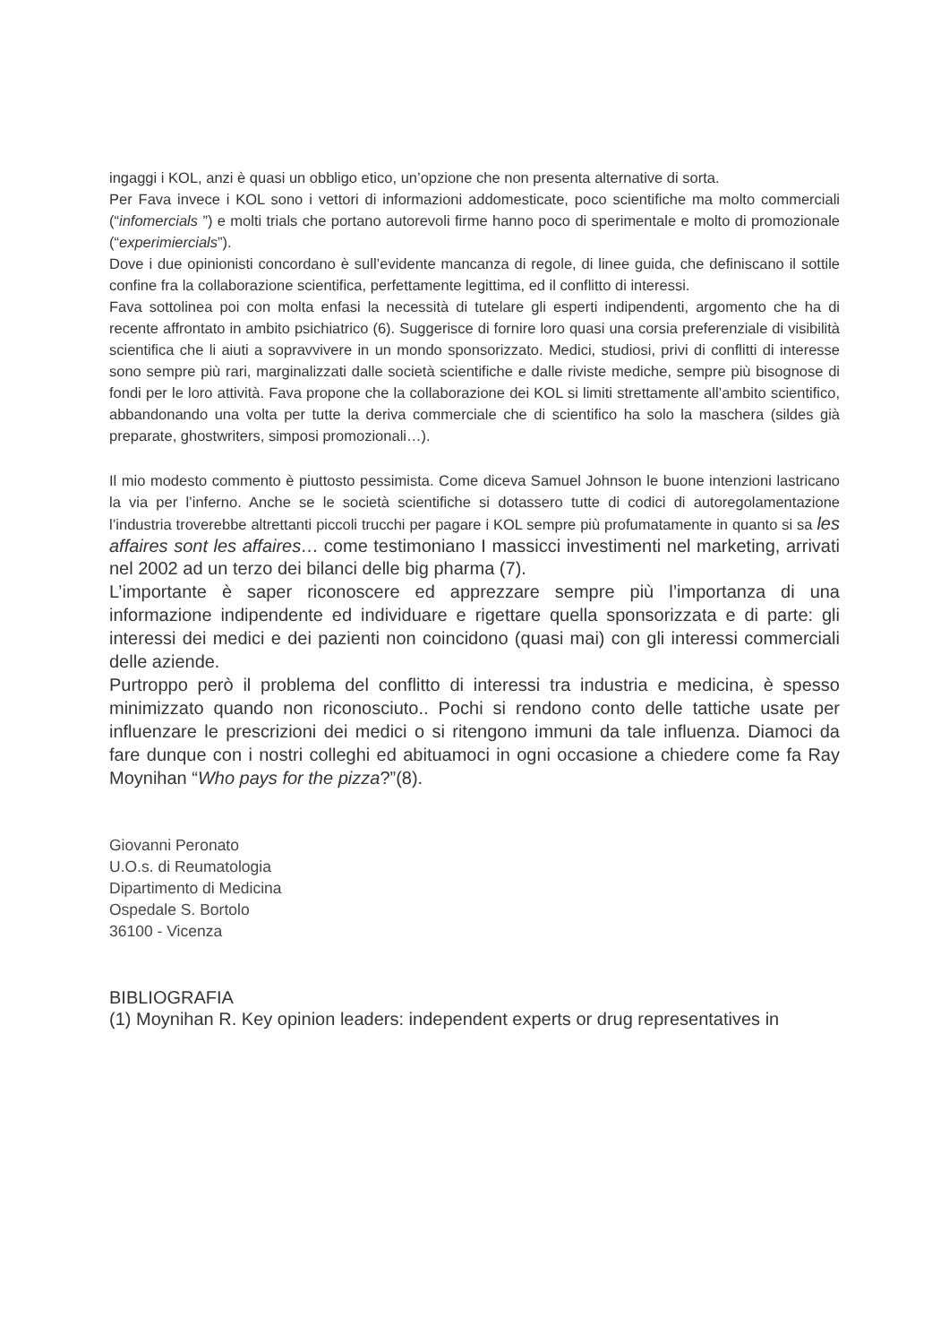ingaggi i KOL, anzi è quasi un obbligo etico, un’opzione che non presenta alternative di sorta.
Per Fava invece i KOL sono i vettori di informazioni addomesticate, poco scientifiche ma molto commerciali (“infomercials ”) e molti trials che portano autorevoli firme hanno poco di sperimentale e molto di promozionale (“experimiercials”).
Dove i due opinionisti concordano è sull’evidente mancanza di regole, di linee guida, che definiscano il sottile confine fra la collaborazione scientifica, perfettamente legittima, ed il conflitto di interessi.
Fava sottolinea poi con molta enfasi la necessità di tutelare gli esperti indipendenti, argomento che ha di recente affrontato in ambito psichiatrico (6). Suggerisce di fornire loro quasi una corsia preferenziale di visibilità scientifica che li aiuti a sopravvivere in un mondo sponsorizzato. Medici, studiosi, privi di conflitti di interesse sono sempre più rari, marginalizzati dalle società scientifiche e dalle riviste mediche, sempre più bisognose di fondi per le loro attività. Fava propone che la collaborazione dei KOL si limiti strettamente all’ambito scientifico, abbandonando una volta per tutte la deriva commerciale che di scientifico ha solo la maschera (sildes già preparate, ghostwriters, simposi promozionali…).
Il mio modesto commento è piuttosto pessimista. Come diceva Samuel Johnson le buone intenzioni lastricano la via per l’inferno. Anche se le società scientifiche si dotassero tutte di codici di autoregolamentazione l’industria troverebbe altrettanti piccoli trucchi per pagare i KOL sempre più profumatamente in quanto si sa les affaires sont les affaires… come testimoniano I massicci investimenti nel marketing, arrivati nel 2002 ad un terzo dei bilanci delle big pharma (7).
L’importante è saper riconoscere ed apprezzare sempre più l’importanza di una informazione indipendente ed individuare e rigettare quella sponsorizzata e di parte: gli interessi dei medici e dei pazienti non coincidono (quasi mai) con gli interessi commerciali delle aziende.
Purtroppo però il problema del conflitto di interessi tra industria e medicina, è spesso minimizzato quando non riconosciuto.. Pochi si rendono conto delle tattiche usate per influenzare le prescrizioni dei medici o si ritengono immuni da tale influenza. Diamoci da fare dunque con i nostri colleghi ed abituamoci in ogni occasione a chiedere come fa Ray Moynihan “Who pays for the pizza?”(8).
Giovanni Peronato
U.O.s. di Reumatologia
Dipartimento di Medicina
Ospedale S. Bortolo
36100 - Vicenza
BIBLIOGRAFIA
(1) Moynihan R. Key opinion leaders: independent experts or drug representatives in